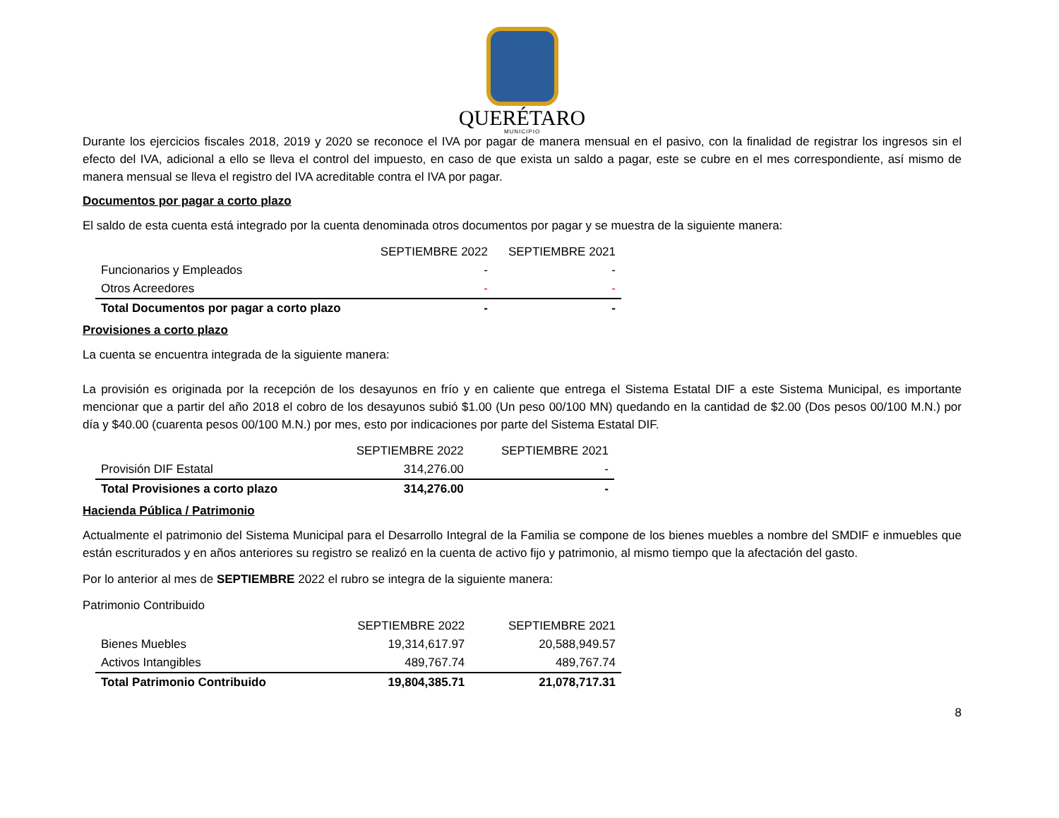QUERÉTARO
MUNICIPIO
Durante los ejercicios fiscales 2018, 2019 y 2020 se reconoce el IVA por pagar de manera mensual en el pasivo, con la finalidad de registrar los ingresos sin el efecto del IVA, adicional a ello se lleva el control del impuesto, en caso de que exista un saldo a pagar, este se cubre en el mes correspondiente, así mismo de manera mensual se lleva el registro del IVA acreditable contra el IVA por pagar.
Documentos por pagar a corto plazo
El saldo de esta cuenta está integrado por la cuenta denominada otros documentos por pagar y se muestra de la siguiente manera:
| | SEPTIEMBRE 2022 | SEPTIEMBRE 2021 |
| Funcionarios y Empleados | - | - |
| Otros Acreedores | - | - |
| Total Documentos por pagar a corto plazo | - | - |
Provisiones a corto plazo
La cuenta se encuentra integrada de la siguiente manera:
La provisión es originada por la recepción de los desayunos en frío y en caliente que entrega el Sistema Estatal DIF a este Sistema Municipal, es importante mencionar que a partir del año 2018 el cobro de los desayunos subió $1.00 (Un peso 00/100 MN) quedando en la cantidad de $2.00 (Dos pesos 00/100 M.N.) por día y $40.00 (cuarenta pesos 00/100 M.N.) por mes, esto por indicaciones por parte del Sistema Estatal DIF.
| | SEPTIEMBRE 2022 | SEPTIEMBRE 2021 |
| Provisión DIF Estatal | 314,276.00 | - |
| Total Provisiones a corto plazo | 314,276.00 | - |
Hacienda Pública / Patrimonio
Actualmente el patrimonio del Sistema Municipal para el Desarrollo Integral de la Familia se compone de los bienes muebles a nombre del SMDIF e inmuebles que están escriturados y en años anteriores su registro se realizó en la cuenta de activo fijo y patrimonio, al mismo tiempo que la afectación del gasto.
Por lo anterior al mes de SEPTIEMBRE 2022 el rubro se integra de la siguiente manera:
Patrimonio Contribuido
| | SEPTIEMBRE 2022 | SEPTIEMBRE 2021 |
| Bienes Muebles | 19,314,617.97 | 20,588,949.57 |
| Activos Intangibles | 489,767.74 | 489,767.74 |
| Total Patrimonio Contribuido | 19,804,385.71 | 21,078,717.31 |
8